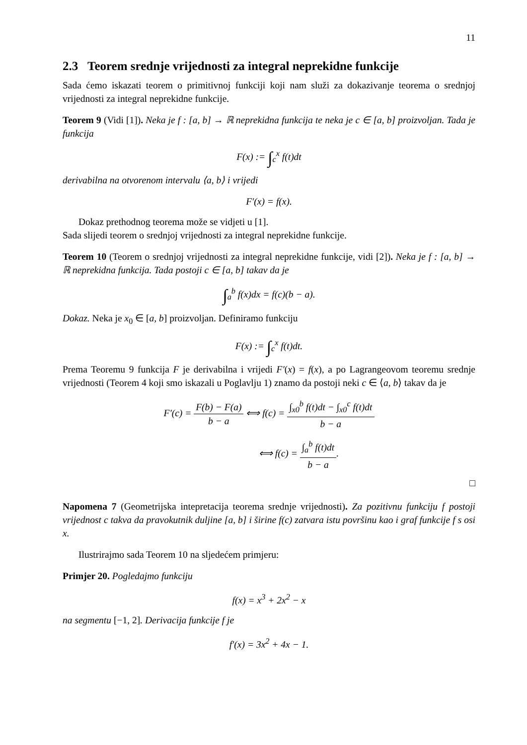11
2.3 Teorem srednje vrijednosti za integral neprekidne funkcije
Sada ćemo iskazati teorem o primitivnoj funkciji koji nam služi za dokazivanje teorema o srednjoj vrijednosti za integral neprekidne funkcije.
Teorem 9 (Vidi [1]). Neka je f : [a, b] → ℝ neprekidna funkcija te neka je c ∈ [a, b] proizvoljan. Tada je funkcija
F(x) := ∫<sub>c</sub><sup>x</sup> f(t)dt
derivabilna na otvorenom intervalu ⟨a, b⟩ i vrijedi
F′(x) = f(x).
Dokaz prethodnog teorema može se vidjeti u [1].
Sada slijedi teorem o srednjoj vrijednosti za integral neprekidne funkcije.
Teorem 10 (Teorem o srednjoj vrijednosti za integral neprekidne funkcije, vidi [2]). Neka je f : [a, b] → ℝ neprekidna funkcija. Tada postoji c ∈ [a, b] takav da je
∫<sub>a</sub><sup>b</sup> f(x)dx = f(c)(b − a).
Dokaz. Neka je x<sub>0</sub> ∈ [a, b] proizvoljan. Definiramo funkciju
F(x) := ∫<sub>c</sub><sup>x</sup> f(t)dt.
Prema Teoremu 9 funkcija F je derivabilna i vrijedi F′(x) = f(x), a po Lagrangeovom teoremu srednje vrijednosti (Teorem 4 koji smo iskazali u Poglavlju 1) znamo da postoji neki c ∈ ⟨a, b⟩ takav da je
F′(c) = F(b) − F(a) b − a ⟺ f(c) = ∫<sub>x0</sub><sup>b</sup> f(t)dt − ∫<sub>x0</sub><sup>c</sup> f(t)dt b − a
⟺ f(c) = ∫<sub>a</sub><sup>b</sup> f(t)dt b − a.
□
Napomena 7 (Geometrijska intepretacija teorema srednje vrijednosti). Za pozitivnu funkciju f postoji vrijednost c takva da pravokutnik duljine [a, b] i širine f(c) zatvara istu površinu kao i graf funkcije f s osi x.
Ilustrirajmo sada Teorem 10 na sljedećem primjeru:
Primjer 20. Pogledajmo funkciju
f(x) = x<sup>3</sup> + 2x<sup>2</sup> − x
na segmentu [−1, 2]. Derivacija funkcije f je
f′(x) = 3x<sup>2</sup> + 4x − 1.